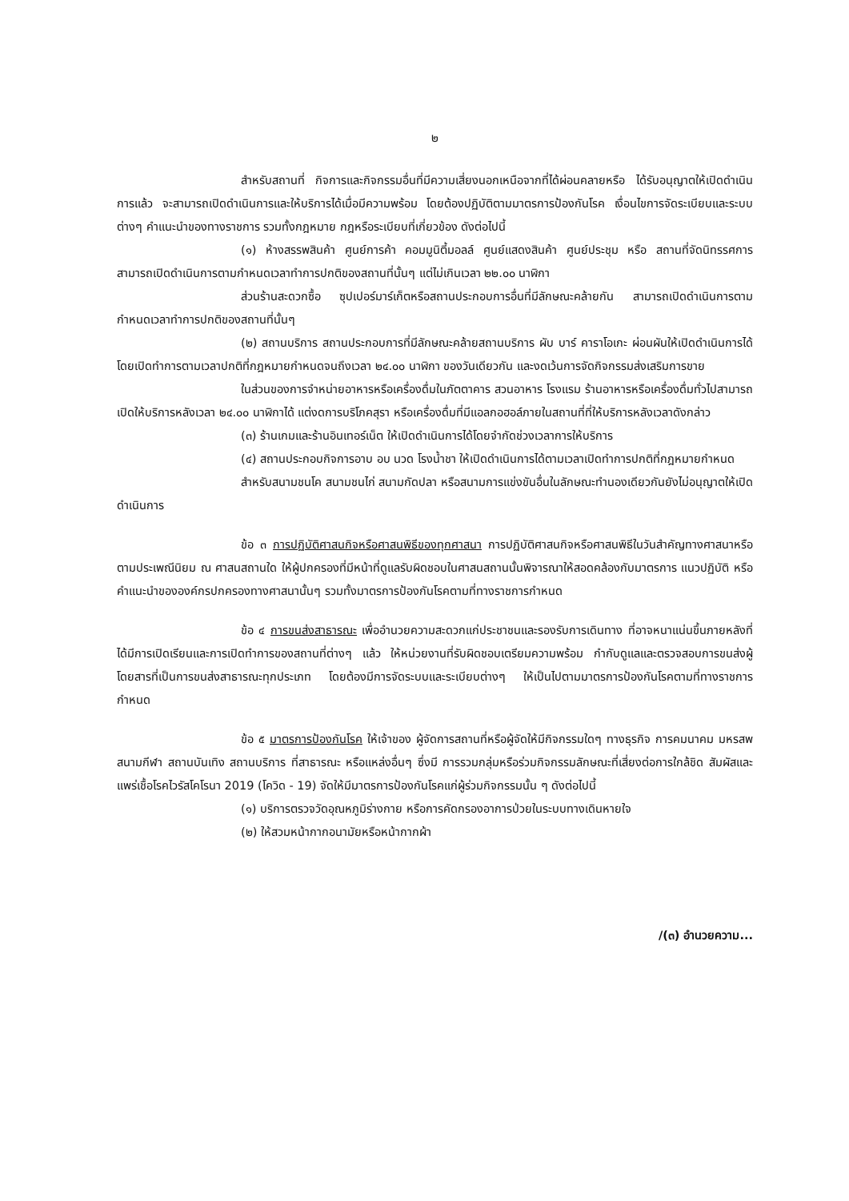๒
สำหรับสถานที่ กิจการและกิจกรรมอื่นที่มีความเสี่ยงนอกเหนือจากที่ได้ผ่อนคลายหรือ ได้รับอนุญาตให้เปิดดำเนินการแล้ว จะสามารถเปิดดำเนินการและให้บริการได้เมื่อมีความพร้อม โดยต้องปฏิบัติตามมาตรการป้องกันโรค เงื่อนไขการจัดระเบียบและระบบต่างๆ คำแนะนำของทางราชการ รวมทั้งกฎหมาย กฎหรือระเบียบที่เกี่ยวข้อง ดังต่อไปนี้
(๑) ห้างสรรพสินค้า ศูนย์การค้า คอมมูนิตี้มอลล์ ศูนย์แสดงสินค้า ศูนย์ประชุม หรือ สถานที่จัดนิทรรศการ สามารถเปิดดำเนินการตามกำหนดเวลาทำการปกติของสถานที่นั้นๆ แต่ไม่เกินเวลา ๒๒.๐๐ นาฬิกา
ส่วนร้านสะดวกซื้อ ซุปเปอร์มาร์เก็ตหรือสถานประกอบการอื่นที่มีลักษณะคล้ายกัน สามารถเปิดดำเนินการตามกำหนดเวลาทำการปกติของสถานที่นั้นๆ
(๒) สถานบริการ สถานประกอบการที่มีลักษณะคล้ายสถานบริการ ผับ บาร์ คาราโอเกะ ผ่อนผันให้เปิดดำเนินการได้ โดยเปิดทำการตามเวลาปกติที่กฎหมายกำหนดจนถึงเวลา ๒๔.๐๐ นาฬิกา ของวันเดียวกัน และงดเว้นการจัดกิจกรรมส่งเสริมการขาย
ในส่วนของการจำหน่ายอาหารหรือเครื่องดื่มในภัตตาคาร สวนอาหาร โรงแรม ร้านอาหารหรือเครื่องดื่มทั่วไปสามารถเปิดให้บริการหลังเวลา ๒๔.๐๐ นาฬิกาได้ แต่งดการบริโภคสุรา หรือเครื่องดื่มที่มีแอลกอฮอล์ภายในสถานที่ที่ให้บริการหลังเวลาดังกล่าว
(๓) ร้านเกมและร้านอินเทอร์เน็ต ให้เปิดดำเนินการได้โดยจำกัดช่วงเวลาการให้บริการ
(๔) สถานประกอบกิจการอาบ อบ นวด โรงน้ำชา ให้เปิดดำเนินการได้ตามเวลาเปิดทำการปกติที่กฎหมายกำหนด
สำหรับสนามชนโค สนามชนไก่ สนามกัดปลา หรือสนามการแข่งขันอื่นในลักษณะทำนองเดียวกันยังไม่อนุญาตให้เปิดดำเนินการ
ข้อ ๓ การปฏิบัติศาสนกิจหรือศาสนพิธีของทุกศาสนา การปฏิบัติศาสนกิจหรือศาสนพิธีในวันสำคัญทางศาสนาหรือตามประเพณีนิยม ณ ศาสนสถานใด ให้ผู้ปกครองที่มีหน้าที่ดูแลรับผิดชอบในศาสนสถานนั้นพิจารณาให้สอดคล้องกับมาตรการ แนวปฏิบัติ หรือคำแนะนำขององค์กรปกครองทางศาสนานั้นๆ รวมทั้งมาตรการป้องกันโรคตามที่ทางราชการกำหนด
ข้อ ๔ การขนส่งสาธารณะ เพื่ออำนวยความสะดวกแก่ประชาชนและรองรับการเดินทาง ที่อาจหนาแน่นขึ้นภายหลังที่ได้มีการเปิดเรียนและการเปิดทำการของสถานที่ต่างๆ แล้ว ให้หน่วยงานที่รับผิดชอบเตรียมความพร้อม กำกับดูแลและตรวจสอบการขนส่งผู้โดยสารที่เป็นการขนส่งสาธารณะทุกประเภท โดยต้องมีการจัดระบบและระเบียบต่างๆ ให้เป็นไปตามมาตรการป้องกันโรคตามที่ทางราชการกำหนด
ข้อ ๕ มาตรการป้องกันโรค ให้เจ้าของ ผู้จัดการสถานที่หรือผู้จัดให้มีกิจกรรมใดๆ ทางธุรกิจ การคมนาคม มหรสพ สนามกีฬา สถานบันเทิง สถานบริการ ที่สาธารณะ หรือแหล่งอื่นๆ ซึ่งมี การรวมกลุ่มหรือร่วมกิจกรรมลักษณะที่เสี่ยงต่อการใกล้ชิด สัมผัสและแพร่เชื้อโรคไวรัสโคโรนา 2019 (โควิด - 19) จัดให้มีมาตรการป้องกันโรคแก่ผู้ร่วมกิจกรรมนั้น ๆ ดังต่อไปนี้
(๑) บริการตรวจวัดอุณหภูมิร่างกาย หรือการคัดกรองอาการป่วยในระบบทางเดินหายใจ
(๒) ให้สวมหน้ากากอนามัยหรือหน้ากากผ้า
/(๓) อำนวยความ...